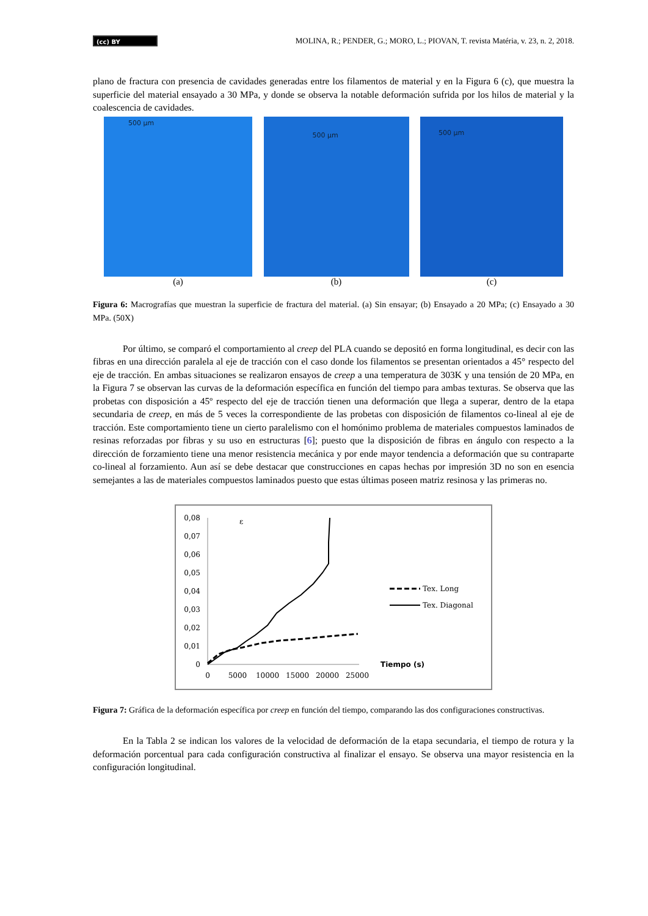(cc) BY
MOLINA, R.; PENDER, G.; MORO, L.; PIOVAN, T. revista Matéria, v. 23, n. 2, 2018.
plano de fractura con presencia de cavidades generadas entre los filamentos de material y en la Figura 6 (c), que muestra la superficie del material ensayado a 30 MPa, y donde se observa la notable deformación sufrida por los hilos de material y la coalescencia de cavidades.
500 µm
(a)
500 µm
(b)
500 µm
(c)
Figura 6: Macrografías que muestran la superficie de fractura del material. (a) Sin ensayar; (b) Ensayado a 20 MPa; (c) Ensayado a 30 MPa. (50X)
Por último, se comparó el comportamiento al creep del PLA cuando se depositó en forma longitudinal, es decir con las fibras en una dirección paralela al eje de tracción con el caso donde los filamentos se presentan orientados a 45° respecto del eje de tracción. En ambas situaciones se realizaron ensayos de creep a una temperatura de 303K y una tensión de 20 MPa, en la Figura 7 se observan las curvas de la deformación específica en función del tiempo para ambas texturas. Se observa que las probetas con disposición a 45º respecto del eje de tracción tienen una deformación que llega a superar, dentro de la etapa secundaria de creep, en más de 5 veces la correspondiente de las probetas con disposición de filamentos co-lineal al eje de tracción. Este comportamiento tiene un cierto paralelismo con el homónimo problema de materiales compuestos laminados de resinas reforzadas por fibras y su uso en estructuras [6]; puesto que la disposición de fibras en ángulo con respecto a la dirección de forzamiento tiene una menor resistencia mecánica y por ende mayor tendencia a deformación que su contraparte co-lineal al forzamiento. Aun así se debe destacar que construcciones en capas hechas por impresión 3D no son en esencia semejantes a las de materiales compuestos laminados puesto que estas últimas poseen matriz resinosa y las primeras no.
ε
0,08
0,07
0,06
0,05
0,04
0,03
0,02
0,01
0
0
5000
10000
15000
20000
25000
Tiempo (s)
Tex. Long
Tex. Diagonal
Figura 7: Gráfica de la deformación específica por creep en función del tiempo, comparando las dos configuraciones constructivas.
En la Tabla 2 se indican los valores de la velocidad de deformación de la etapa secundaria, el tiempo de rotura y la deformación porcentual para cada configuración constructiva al finalizar el ensayo. Se observa una mayor resistencia en la configuración longitudinal.